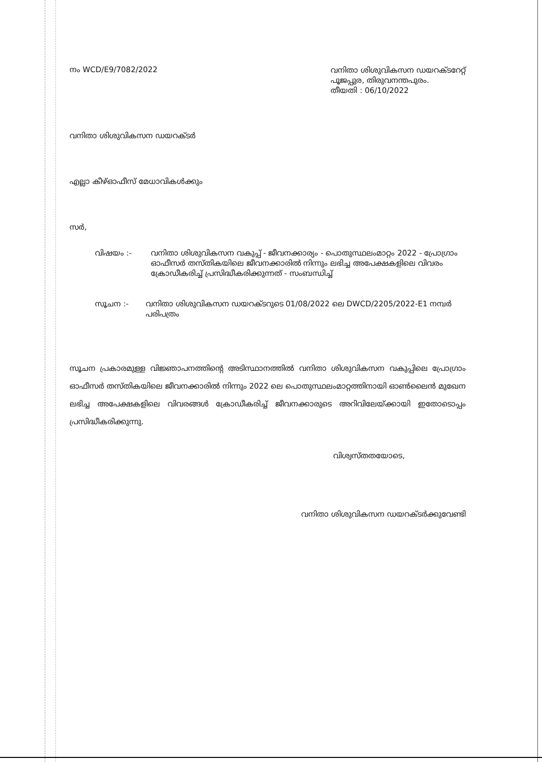നം WCD/E9/7082/2022
വനിതാ ശിശുവികസന ഡയറക്ടറേറ്റ്
പൂജപ്പുര, തിരുവനന്തപുരം.
തീയതി : 06/10/2022
വനിതാ ശിശുവികസന ഡയറക്ടർ
എല്ലാ കീഴ്ഓഫീസ് മേധാവികൾക്കും
സർ,
വിഷയം :- വനിതാ ശിശുവികസന വകുപ്പ് - ജീവനക്കാര്യം - പൊതുസ്ഥലംമാറ്റം 2022 - പ്രോഗ്രാം ഓഫീസർ തസ്തികയിലെ ജീവനക്കാരിൽ നിന്നും ലഭിച്ച അപേക്ഷകളിലെ വിവരം ക്രോഡീകരിച്ച് പ്രസിദ്ധീകരിക്കുന്നത് - സംബന്ധിച്ച്
സൂചന :- വനിതാ ശിശുവികസന ഡയറക്ടറുടെ 01/08/2022 ലെ DWCD/2205/2022-E1 നമ്പർ പരിപത്രം
സൂചന പ്രകാരമുള്ള വിജ്ഞാപനത്തിന്റെ അടിസ്ഥാനത്തിൽ വനിതാ ശിശുവികസന വകുപ്പിലെ പ്രോഗ്രാം ഓഫീസർ തസ്തികയിലെ ജീവനക്കാരിൽ നിന്നും 2022 ലെ പൊതുസ്ഥലംമാറ്റത്തിനായി ഓൺലൈൻ മുഖേന ലഭിച്ച അപേക്ഷകളിലെ വിവരങ്ങൾ ക്രോഡീകരിച്ച് ജീവനക്കാരുടെ അറിവിലേയ്ക്കായി ഇതോടൊപ്പം പ്രസിദ്ധീകരിക്കുന്നു.
വിശ്വസ്തതയോടെ,
വനിതാ ശിശുവികസന ഡയറക്ടർക്കുവേണ്ടി